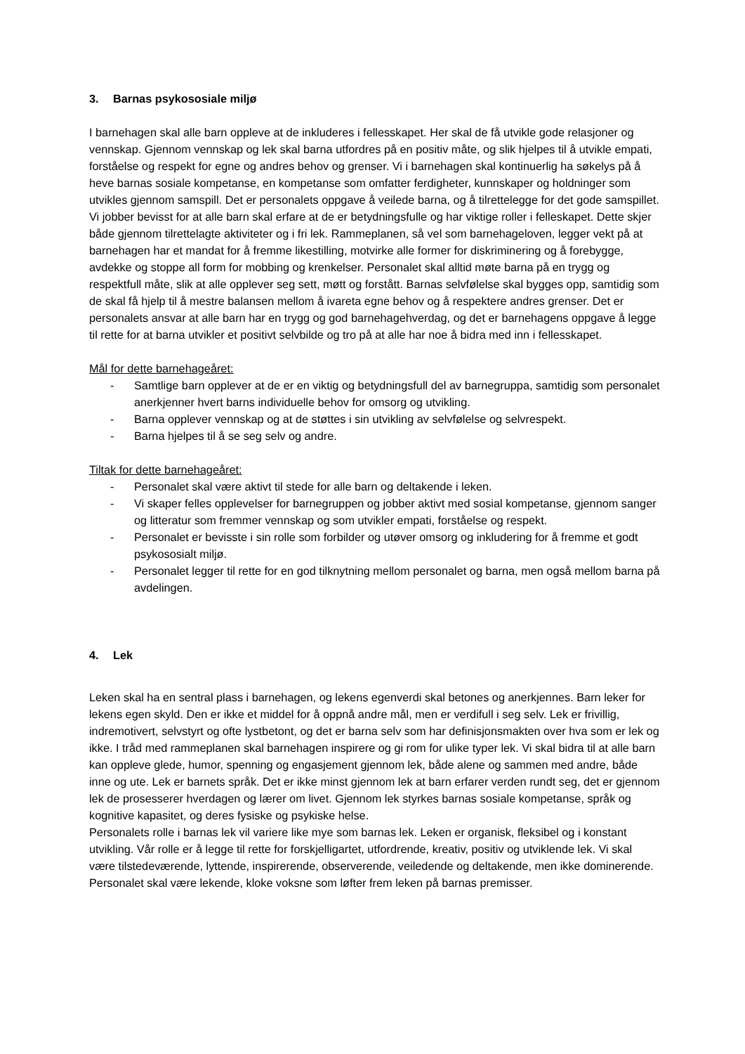3. Barnas psykososiale miljø
I barnehagen skal alle barn oppleve at de inkluderes i fellesskapet. Her skal de få utvikle gode relasjoner og vennskap. Gjennom vennskap og lek skal barna utfordres på en positiv måte, og slik hjelpes til å utvikle empati, forståelse og respekt for egne og andres behov og grenser. Vi i barnehagen skal kontinuerlig ha søkelys på å heve barnas sosiale kompetanse, en kompetanse som omfatter ferdigheter, kunnskaper og holdninger som utvikles gjennom samspill. Det er personalets oppgave å veilede barna, og å tilrettelegge for det gode samspillet. Vi jobber bevisst for at alle barn skal erfare at de er betydningsfulle og har viktige roller i felleskapet. Dette skjer både gjennom tilrettelagte aktiviteter og i fri lek. Rammeplanen, så vel som barnehageloven, legger vekt på at barnehagen har et mandat for å fremme likestilling, motvirke alle former for diskriminering og å forebygge, avdekke og stoppe all form for mobbing og krenkelser. Personalet skal alltid møte barna på en trygg og respektfull måte, slik at alle opplever seg sett, møtt og forstått. Barnas selvfølelse skal bygges opp, samtidig som de skal få hjelp til å mestre balansen mellom å ivareta egne behov og å respektere andres grenser. Det er personalets ansvar at alle barn har en trygg og god barnehagehverdag, og det er barnehagens oppgave å legge til rette for at barna utvikler et positivt selvbilde og tro på at alle har noe å bidra med inn i fellesskapet.
Mål for dette barnehageåret:
- Samtlige barn opplever at de er en viktig og betydningsfull del av barnegruppa, samtidig som personalet anerkjenner hvert barns individuelle behov for omsorg og utvikling.
- Barna opplever vennskap og at de støttes i sin utvikling av selvfølelse og selvrespekt.
- Barna hjelpes til å se seg selv og andre.
Tiltak for dette barnehageåret:
- Personalet skal være aktivt til stede for alle barn og deltakende i leken.
- Vi skaper felles opplevelser for barnegruppen og jobber aktivt med sosial kompetanse, gjennom sanger og litteratur som fremmer vennskap og som utvikler empati, forståelse og respekt.
- Personalet er bevisste i sin rolle som forbilder og utøver omsorg og inkludering for å fremme et godt psykososialt miljø.
- Personalet legger til rette for en god tilknytning mellom personalet og barna, men også mellom barna på avdelingen.
4. Lek
Leken skal ha en sentral plass i barnehagen, og lekens egenverdi skal betones og anerkjennes. Barn leker for lekens egen skyld. Den er ikke et middel for å oppnå andre mål, men er verdifull i seg selv. Lek er frivillig, indremotivert, selvstyrt og ofte lystbetont, og det er barna selv som har definisjonsmakten over hva som er lek og ikke. I tråd med rammeplanen skal barnehagen inspirere og gi rom for ulike typer lek. Vi skal bidra til at alle barn kan oppleve glede, humor, spenning og engasjement gjennom lek, både alene og sammen med andre, både inne og ute. Lek er barnets språk. Det er ikke minst gjennom lek at barn erfarer verden rundt seg, det er gjennom lek de prosesserer hverdagen og lærer om livet. Gjennom lek styrkes barnas sosiale kompetanse, språk og kognitive kapasitet, og deres fysiske og psykiske helse.
Personalets rolle i barnas lek vil variere like mye som barnas lek. Leken er organisk, fleksibel og i konstant utvikling. Vår rolle er å legge til rette for forskjelligartet, utfordrende, kreativ, positiv og utviklende lek. Vi skal være tilstedeværende, lyttende, inspirerende, observerende, veiledende og deltakende, men ikke dominerende. Personalet skal være lekende, kloke voksne som løfter frem leken på barnas premisser.